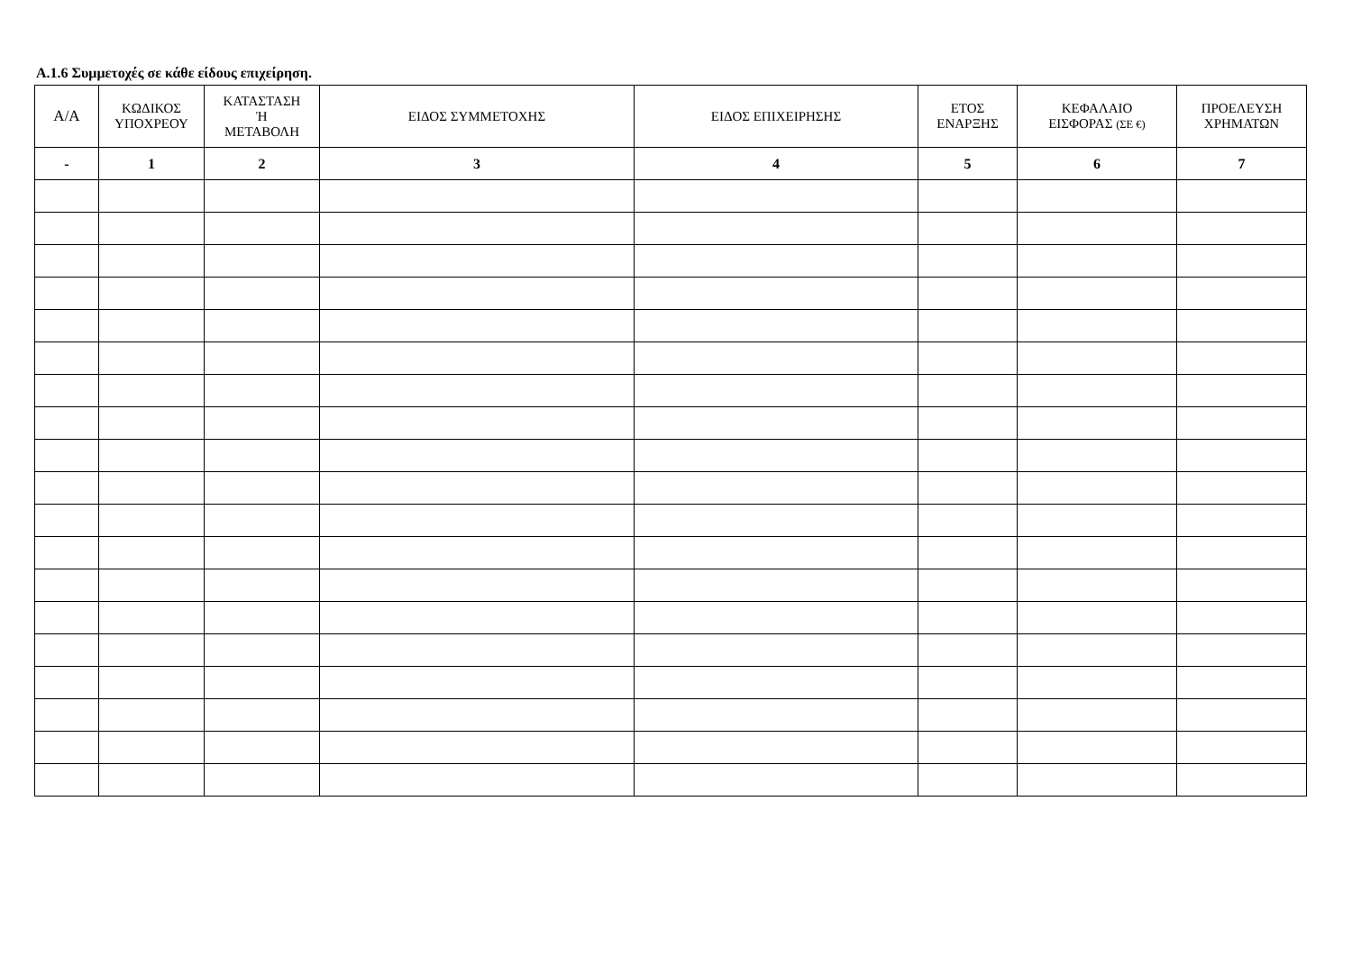Α.1.6 Συμμετοχές σε κάθε είδους επιχείρηση.
| Α/Α | ΚΩΔΙΚΟΣ ΥΠΟΧΡΕΟΥ | ΚΑΤΑΣΤΑΣΗ Ή ΜΕΤΑΒΟΛΗ | ΕΙΔΟΣ ΣΥΜΜΕΤΟΧΗΣ | ΕΙΔΟΣ ΕΠΙΧΕΙΡΗΣΗΣ | ΕΤΟΣ ΕΝΑΡΞΗΣ | ΚΕΦΑΛΑΙΟ ΕΙΣΦΟΡΑΣ (ΣΕ €) | ΠΡΟΕΛΕΥΣΗ ΧΡΗΜΑΤΩΝ |
| --- | --- | --- | --- | --- | --- | --- | --- |
| - | 1 | 2 | 3 | 4 | 5 | 6 | 7 |